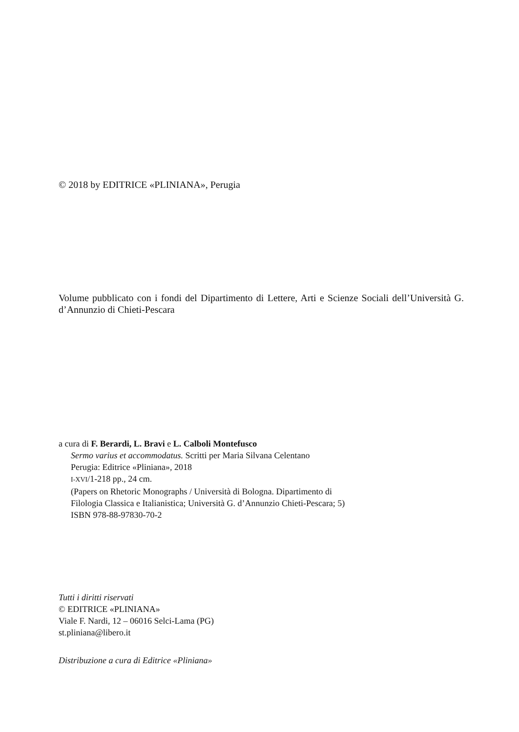© 2018 by EDITRICE «PLINIANA», Perugia
Volume pubblicato con i fondi del Dipartimento di Lettere, Arti e Scienze Sociali dell’Università G. d’Annunzio di Chieti-Pescara
a cura di F. Berardi, L. Bravi e L. Calboli Montefusco
Sermo varius et accommodatus. Scritti per Maria Silvana Celentano
Perugia: Editrice «Pliniana», 2018
I-XVI/1-218 pp., 24 cm.
(Papers on Rhetoric Monographs / Università di Bologna. Dipartimento di
Filologia Classica e Italianistica; Università G. d’Annunzio Chieti-Pescara; 5)
ISBN 978-88-97830-70-2
Tutti i diritti riservati
© EDITRICE «PLINIANA»
Viale F. Nardi, 12 – 06016 Selci-Lama (PG)
st.pliniana@libero.it
Distribuzione a cura di Editrice «Pliniana»